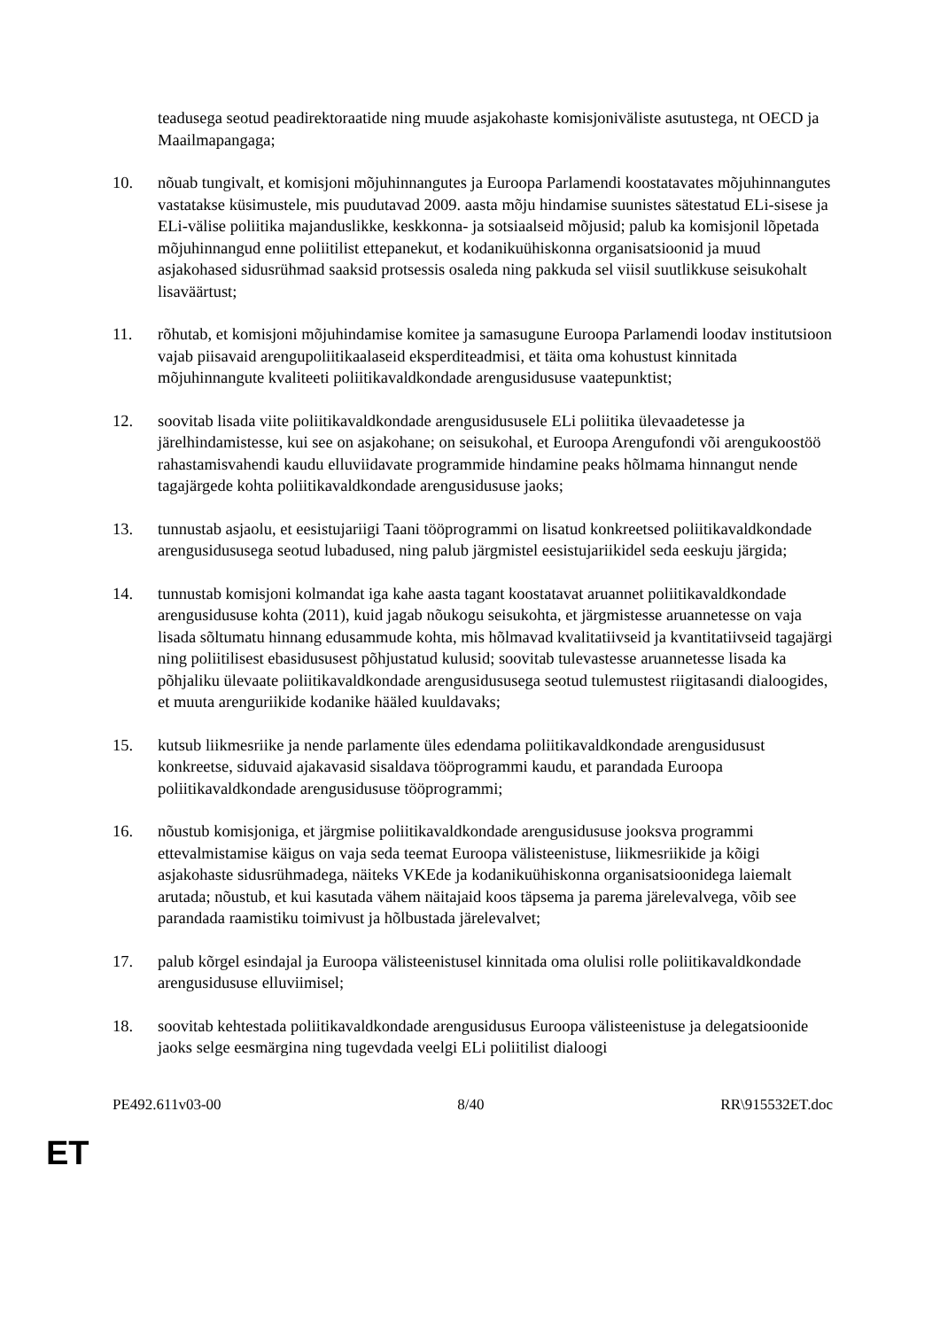teadusega seotud peadirektoraatide ning muude asjakohaste komisjoniväliste asutustega, nt OECD ja Maailmapangaga;
10. nõuab tungivalt, et komisjoni mõjuhinnangutes ja Euroopa Parlamendi koostatavates mõjuhinnangutes vastatakse küsimustele, mis puudutavad 2009. aasta mõju hindamise suunistes sätestatud ELi-sisese ja ELi-välise poliitika majanduslikke, keskkonna- ja sotsiaalseid mõjusid; palub ka komisjonil lõpetada mõjuhinnangud enne poliitilist ettepanekut, et kodanikuühiskonna organisatsioonid ja muud asjakohased sidusrühmad saaksid protsessis osaleda ning pakkuda sel viisil suutlikkuse seisukohalt lisaväärtust;
11. rõhutab, et komisjoni mõjuhindamise komitee ja samasugune Euroopa Parlamendi loodav institutsioon vajab piisavaid arengupoliitikaalaseid eksperditeadmisi, et täita oma kohustust kinnitada mõjuhinnangute kvaliteeti poliitikavaldkondade arengusidususe vaatepunktist;
12. soovitab lisada viite poliitikavaldkondade arengusidususele ELi poliitika ülevaadetesse ja järelhindamistesse, kui see on asjakohane; on seisukohal, et Euroopa Arengufondi või arengukoostöö rahastamisvahendi kaudu elluviidavate programmide hindamine peaks hõlmama hinnangut nende tagajärgede kohta poliitikavaldkondade arengusidususe jaoks;
13. tunnustab asjaolu, et eesistujariigi Taani tööprogrammi on lisatud konkreetsed poliitikavaldkondade arengusidususega seotud lubadused, ning palub järgmistel eesistujariikidel seda eeskuju järgida;
14. tunnustab komisjoni kolmandat iga kahe aasta tagant koostatavat aruannet poliitikavaldkondade arengusidususe kohta (2011), kuid jagab nõukogu seisukohta, et järgmistesse aruannetesse on vaja lisada sõltumatu hinnang edusammude kohta, mis hõlmavad kvalitatiivseid ja kvantitatiivseid tagajärgi ning poliitilisest ebasidususest põhjustatud kulusid; soovitab tulevastesse aruannetesse lisada ka põhjaliku ülevaate poliitikavaldkondade arengusidususega seotud tulemustest riigitasandi dialoogides, et muuta arenguriikide kodanike hääled kuuldavaks;
15. kutsub liikmesriike ja nende parlamente üles edendama poliitikavaldkondade arengusidusust konkreetse, siduvaid ajakavasid sisaldava tööprogrammi kaudu, et parandada Euroopa poliitikavaldkondade arengusidususe tööprogrammi;
16. nõustub komisjoniga, et järgmise poliitikavaldkondade arengusidususe jooksva programmi ettevalmistamise käigus on vaja seda teemat Euroopa välisteenistuse, liikmesriikide ja kõigi asjakohaste sidusrühmadega, näiteks VKEde ja kodanikuühiskonna organisatsioonidega laiemalt arutada; nõustub, et kui kasutada vähem näitajaid koos täpsema ja parema järelevalvega, võib see parandada raamistiku toimivust ja hõlbustada järelevalvet;
17. palub kõrgel esindajal ja Euroopa välisteenistusel kinnitada oma olulisi rolle poliitikavaldkondade arengusidususe elluviimisel;
18. soovitab kehtestada poliitikavaldkondade arengusidusus Euroopa välisteenistuse ja delegatsioonide jaoks selge eesmärgina ning tugevdada veelgi ELi poliitilist dialoogi
PE492.611v03-00 8/40 RR\915532ET.doc
ET